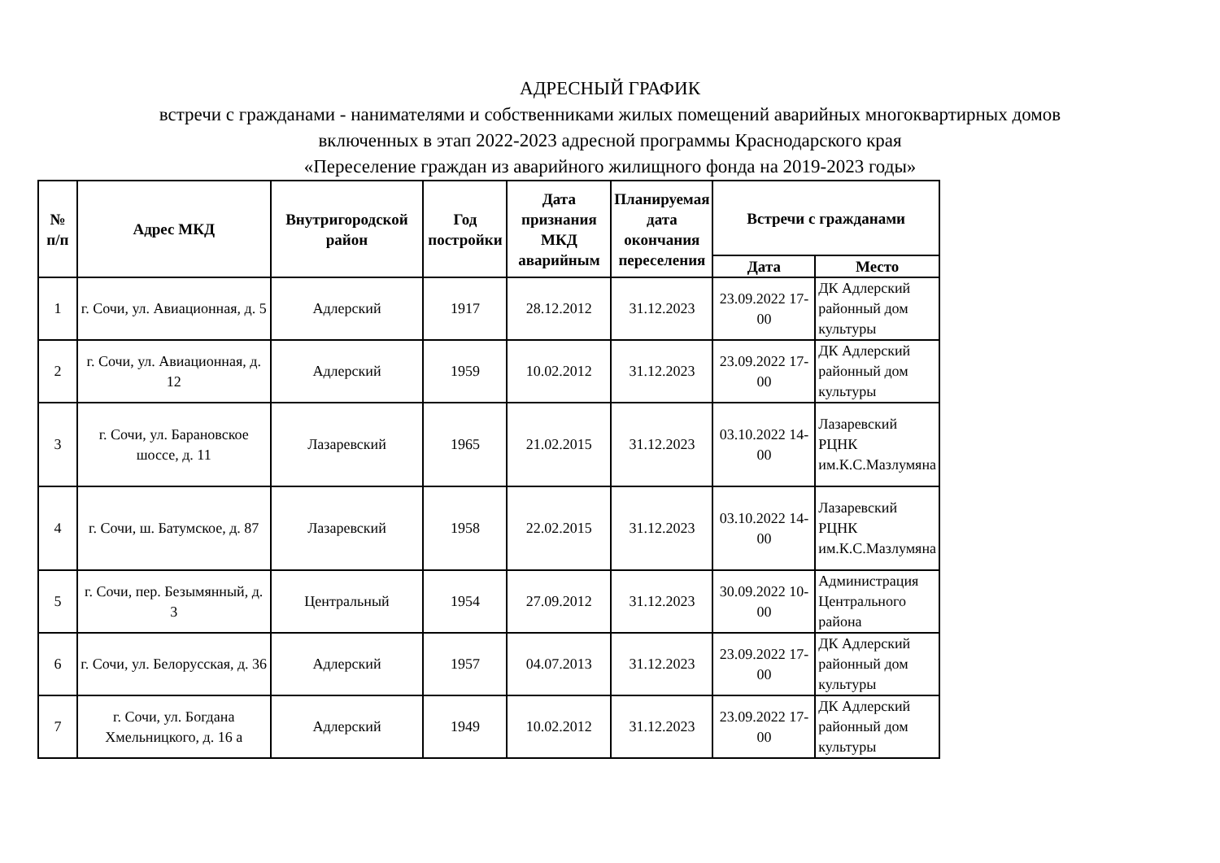АДРЕСНЫЙ ГРАФИК
встречи с гражданами - нанимателями и собственниками жилых помещений аварийных многоквартирных домов
включенных в этап 2022-2023 адресной программы Краснодарского края
«Переселение граждан из аварийного жилищного фонда на 2019-2023 годы»
| № п/п | Адрес МКД | Внутригородской район | Год постройки | Дата признания МКД аварийным | Планируемая дата окончания переселения | Встречи с гражданами | |
| --- | --- | --- | --- | --- | --- | --- | --- |
| | | | | | | Дата | Место |
| 1 | г. Сочи, ул. Авиационная, д. 5 | Адлерский | 1917 | 28.12.2012 | 31.12.2023 | 23.09.2022 17-00 | ДК Адлерский районный дом культуры |
| 2 | г. Сочи, ул. Авиационная, д. 12 | Адлерский | 1959 | 10.02.2012 | 31.12.2023 | 23.09.2022 17-00 | ДК Адлерский районный дом культуры |
| 3 | г. Сочи, ул. Барановское шоссе, д. 11 | Лазаревский | 1965 | 21.02.2015 | 31.12.2023 | 03.10.2022 14-00 | Лазаревский РЦНК им.К.С.Мазлумяна |
| 4 | г. Сочи, ш. Батумское, д. 87 | Лазаревский | 1958 | 22.02.2015 | 31.12.2023 | 03.10.2022 14-00 | Лазаревский РЦНК им.К.С.Мазлумяна |
| 5 | г. Сочи, пер. Безымянный, д. 3 | Центральный | 1954 | 27.09.2012 | 31.12.2023 | 30.09.2022 10-00 | Администрация Центрального района |
| 6 | г. Сочи, ул. Белорусская, д. 36 | Адлерский | 1957 | 04.07.2013 | 31.12.2023 | 23.09.2022 17-00 | ДК Адлерский районный дом культуры |
| 7 | г. Сочи, ул. Богдана Хмельницкого, д. 16 а | Адлерский | 1949 | 10.02.2012 | 31.12.2023 | 23.09.2022 17-00 | ДК Адлерский районный дом культуры |